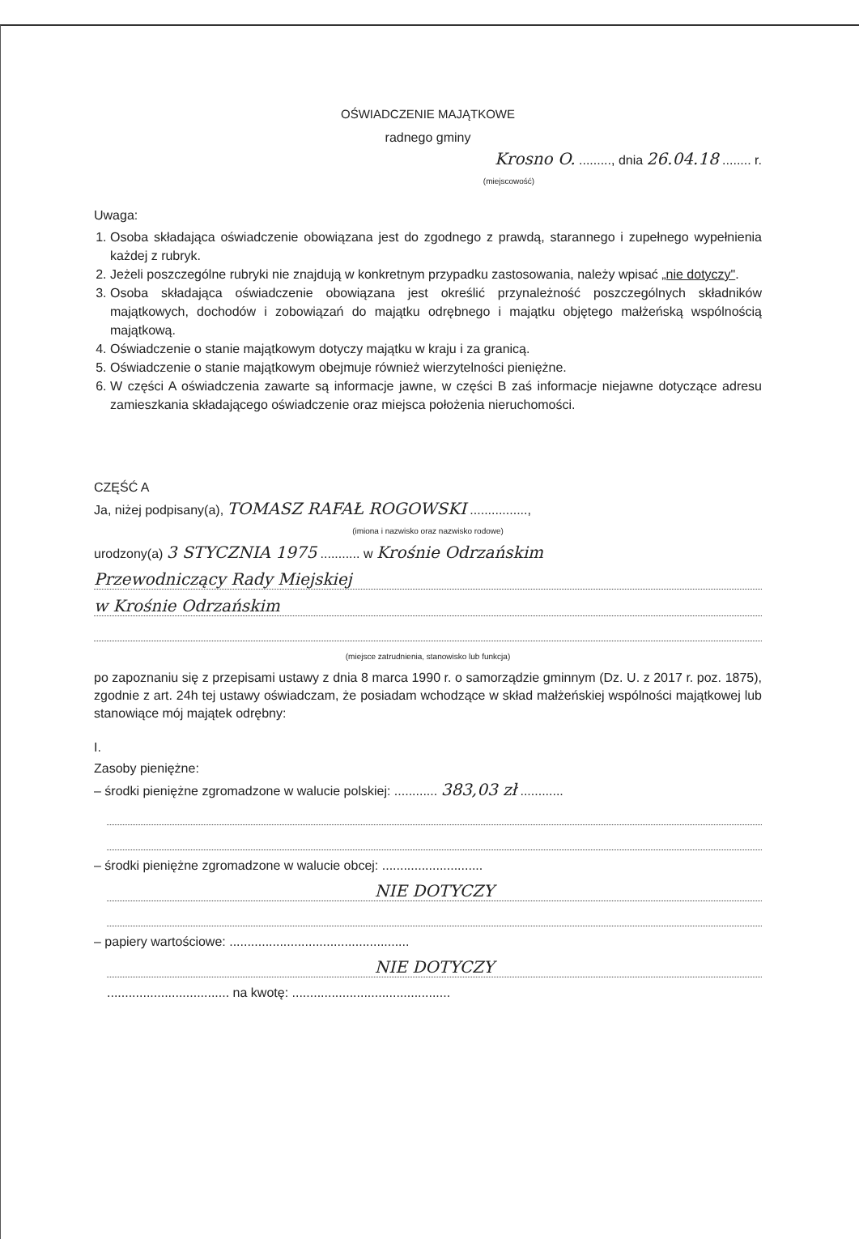OŚWIADCZENIE MAJĄTKOWE
radnego gminy
Krosno O. ........., dnia 26.04.18 ........ r.
(miejscowość)
Uwaga:
1. Osoba składająca oświadczenie obowiązana jest do zgodnego z prawdą, starannego i zupełnego wypełnienia każdej z rubryk.
2. Jeżeli poszczególne rubryki nie znajdują w konkretnym przypadku zastosowania, należy wpisać „nie dotyczy".
3. Osoba składająca oświadczenie obowiązana jest określić przynależność poszczególnych składników majątkowych, dochodów i zobowiązań do majątku odrębnego i majątku objętego małżeńską wspólnością majątkową.
4. Oświadczenie o stanie majątkowym dotyczy majątku w kraju i za granicą.
5. Oświadczenie o stanie majątkowym obejmuje również wierzytelności pieniężne.
6. W części A oświadczenia zawarte są informacje jawne, w części B zaś informacje niejawne dotyczące adresu zamieszkania składającego oświadczenie oraz miejsca położenia nieruchomości.
CZĘŚĆ A
Ja, niżej podpisany(a), TOMASZ RAFAŁ ROGOWSKI ................,
(imiona i nazwisko oraz nazwisko rodowe)
urodzony(a) 3 STYCZNIA 1975 ........... w Krośnie Odrzańskim
Przewodniczący Rady Miejskiej
w Krośnie Odrzańskim
(miejsce zatrudnienia, stanowisko lub funkcja)
po zapoznaniu się z przepisami ustawy z dnia 8 marca 1990 r. o samorządzie gminnym (Dz. U. z 2017 r. poz. 1875), zgodnie z art. 24h tej ustawy oświadczam, że posiadam wchodzące w skład małżeńskiej wspólności majątkowej lub stanowiące mój majątek odrębny:
I.
Zasoby pieniężne:
– środki pieniężne zgromadzone w walucie polskiej: ............ 383,03 zł ............
– środki pieniężne zgromadzone w walucie obcej: ............................
NIE DOTYCZY
– papiery wartościowe: ..................................................
NIE DOTYCZY
.................................. na kwotę: ............................................